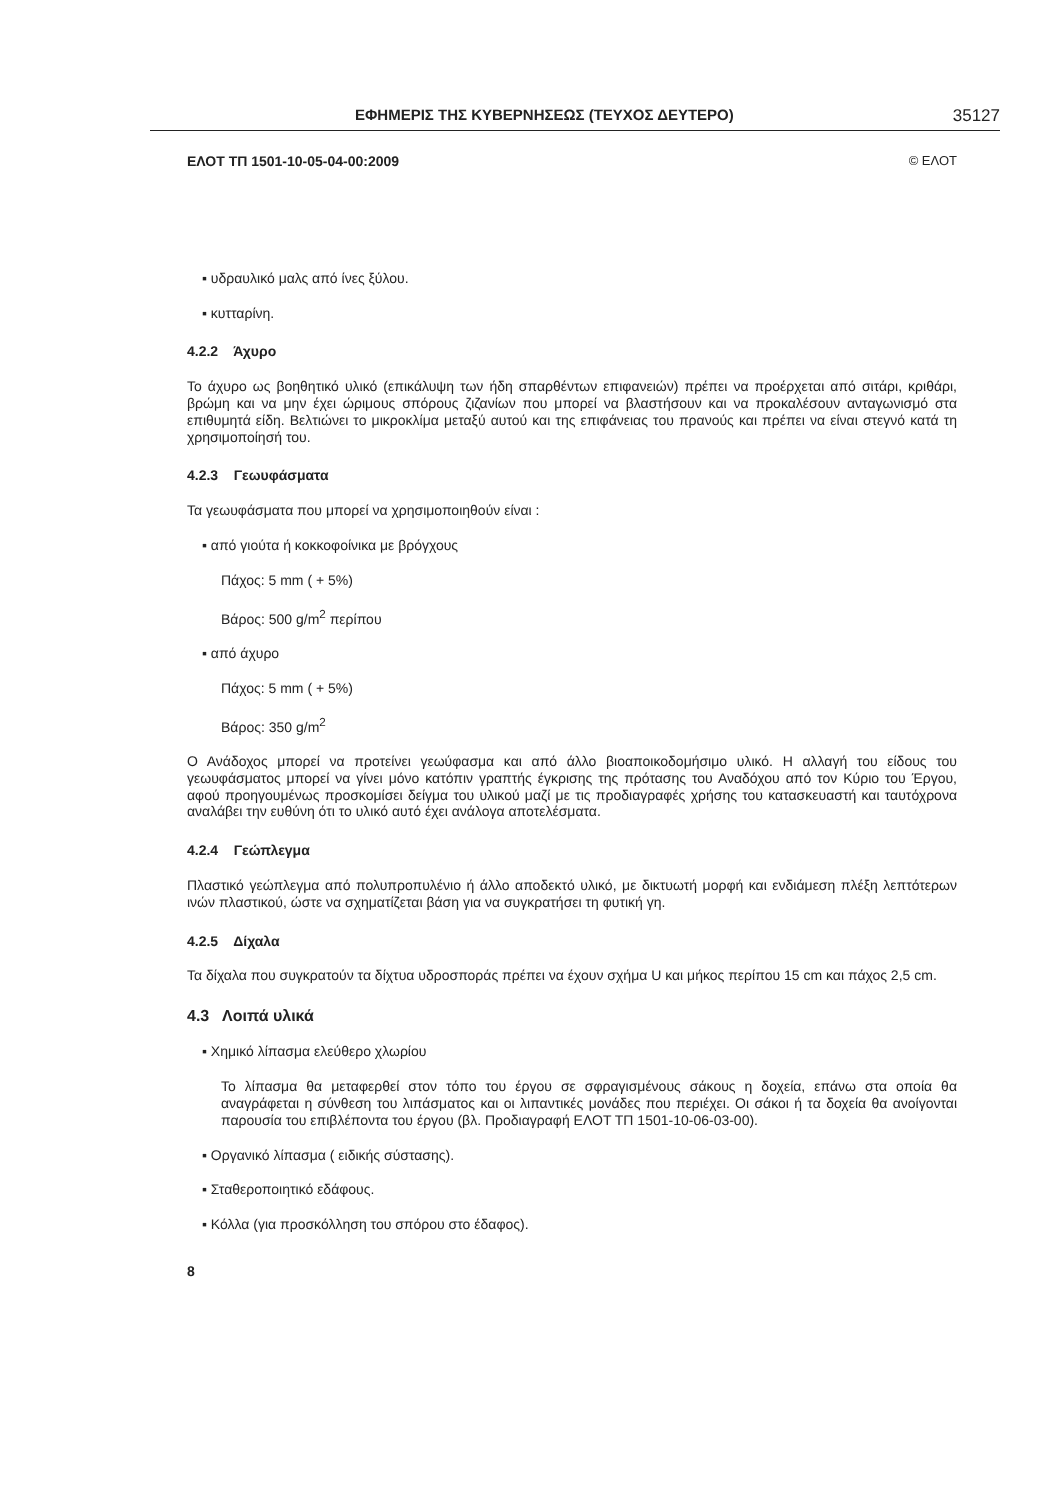ΕΦΗΜΕΡΙΣ ΤΗΣ ΚΥΒΕΡΝΗΣΕΩΣ (ΤΕΥΧΟΣ ΔΕΥΤΕΡΟ) 35127
ΕΛΟΤ ΤΠ 1501-10-05-04-00:2009 © ΕΛΟΤ
▪ υδραυλικό μαλς από ίνες ξύλου.
▪ κυτταρίνη.
4.2.2 Άχυρο
Το άχυρο ως βοηθητικό υλικό (επικάλυψη των ήδη σπαρθέντων επιφανειών) πρέπει να προέρχεται από σιτάρι, κριθάρι, βρώμη και να μην έχει ώριμους σπόρους ζιζανίων που μπορεί να βλαστήσουν και να προκαλέσουν ανταγωνισμό στα επιθυμητά είδη. Βελτιώνει το μικροκλίμα μεταξύ αυτού και της επιφάνειας του πρανούς και πρέπει να είναι στεγνό κατά τη χρησιμοποίησή του.
4.2.3 Γεωυφάσματα
Τα γεωυφάσματα που μπορεί να χρησιμοποιηθούν είναι :
▪ από γιούτα ή κοκκοφοίνικα με βρόγχους
Πάχος: 5 mm ( + 5%)
Βάρος: 500 g/m<sup>2</sup> περίπου
▪ από άχυρο
Πάχος: 5 mm ( + 5%)
Βάρος: 350 g/m<sup>2</sup>
Ο Ανάδοχος μπορεί να προτείνει γεωύφασμα και από άλλο βιοαποικοδομήσιμο υλικό. Η αλλαγή του είδους του γεωυφάσματος μπορεί να γίνει μόνο κατόπιν γραπτής έγκρισης της πρότασης του Αναδόχου από τον Κύριο του Έργου, αφού προηγουμένως προσκομίσει δείγμα του υλικού μαζί με τις προδιαγραφές χρήσης του κατασκευαστή και ταυτόχρονα αναλάβει την ευθύνη ότι το υλικό αυτό έχει ανάλογα αποτελέσματα.
4.2.4 Γεώπλεγμα
Πλαστικό γεώπλεγμα από πολυπροπυλένιο ή άλλο αποδεκτό υλικό, με δικτυωτή μορφή και ενδιάμεση πλέξη λεπτότερων ινών πλαστικού, ώστε να σχηματίζεται βάση για να συγκρατήσει τη φυτική γη.
4.2.5 Δίχαλα
Τα δίχαλα που συγκρατούν τα δίχτυα υδροσποράς πρέπει να έχουν σχήμα U και μήκος περίπου 15 cm και πάχος 2,5 cm.
4.3 Λοιπά υλικά
▪ Χημικό λίπασμα ελεύθερο χλωρίου
Το λίπασμα θα μεταφερθεί στον τόπο του έργου σε σφραγισμένους σάκους η δοχεία, επάνω στα οποία θα αναγράφεται η σύνθεση του λιπάσματος και οι λιπαντικές μονάδες που περιέχει. Οι σάκοι ή τα δοχεία θα ανοίγονται παρουσία του επιβλέποντα του έργου (βλ. Προδιαγραφή ΕΛΟΤ ΤΠ 1501-10-06-03-00).
▪ Οργανικό λίπασμα ( ειδικής σύστασης).
▪ Σταθεροποιητικό εδάφους.
▪ Κόλλα (για προσκόλληση του σπόρου στο έδαφος).
8